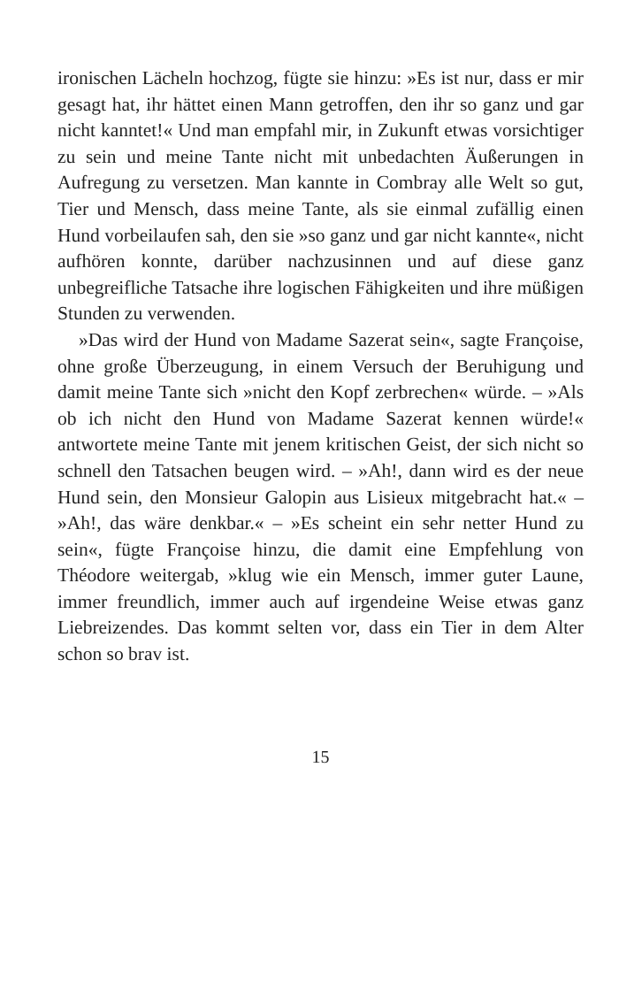ironischen Lächeln hochzog, fügte sie hinzu: »Es ist nur, dass er mir gesagt hat, ihr hättet einen Mann getroffen, den ihr so ganz und gar nicht kanntet!« Und man emp­fahl mir, in Zukunft etwas vorsichtiger zu sein und mei­ne Tante nicht mit unbedachten Äußerungen in Aufre­gung zu versetzen. Man kannte in Combray alle Welt so gut, Tier und Mensch, dass meine Tante, als sie einmal zufällig einen Hund vorbeilaufen sah, den sie »so ganz und gar nicht kannte«, nicht aufhören konnte, darüber nachzusinnen und auf diese ganz unbegreifliche Tatsa­che ihre logischen Fähigkeiten und ihre müßigen Stun­den zu verwenden.
»Das wird der Hund von Madame Sazerat sein«, sag­te Françoise, ohne große Überzeugung, in einem Ver­such der Beruhigung und damit meine Tante sich »nicht den Kopf zerbrechen« würde. – »Als ob ich nicht den Hund von Madame Sazerat kennen würde!« antwortete meine Tante mit jenem kritischen Geist, der sich nicht so schnell den Tatsachen beugen wird. – »Ah!, dann wird es der neue Hund sein, den Monsieur Galopin aus Lisieux mitgebracht hat.« – »Ah!, das wäre denkbar.« – »Es scheint ein sehr netter Hund zu sein«, fügte Fran­çoise hinzu, die damit eine Empfehlung von Théodore weitergab, »klug wie ein Mensch, immer guter Laune, immer freundlich, immer auch auf irgendeine Weise et­was ganz Liebreizendes. Das kommt selten vor, dass ein Tier in dem Alter schon so brav ist.
15